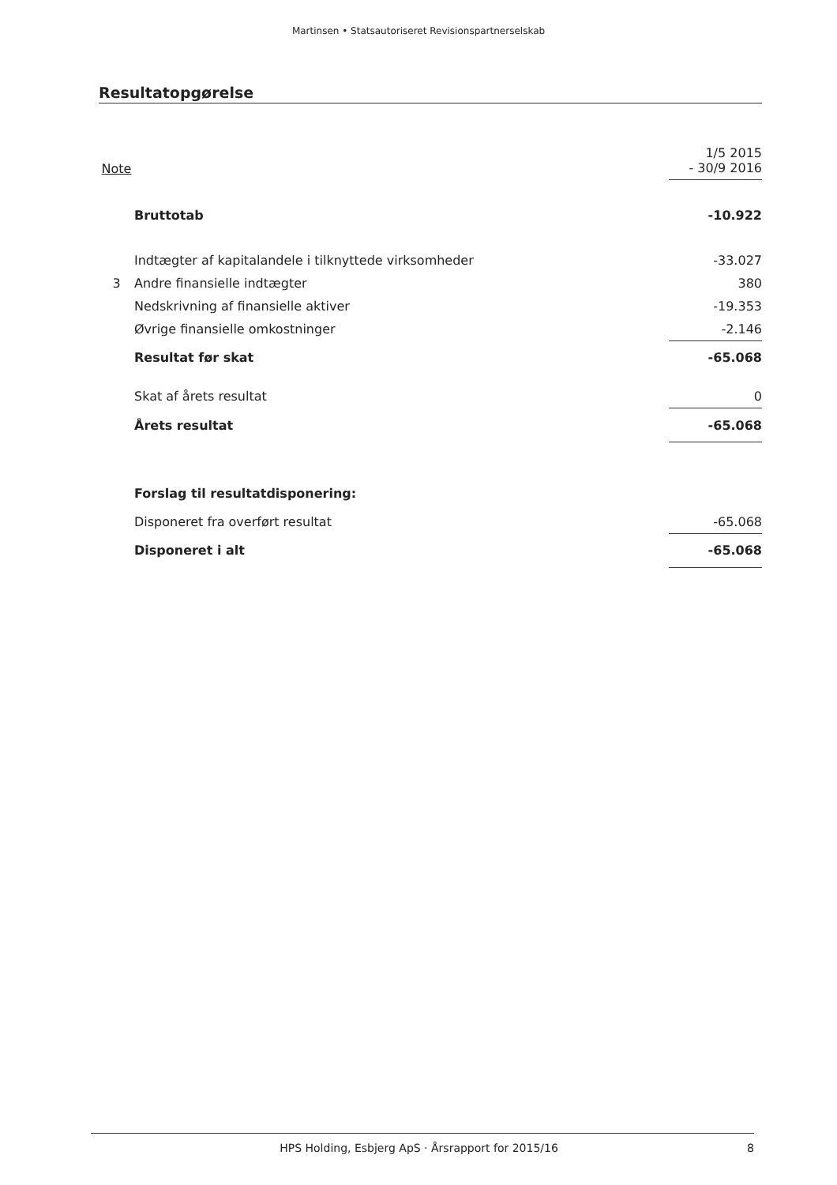Martinsen • Statsautoriseret Revisionspartnerselskab
Resultatopgørelse
| Note | | 1/5 2015 - 30/9 2016 |
| | Bruttotab | -10.922 |
| | Indtægter af kapitalandele i tilknyttede virksomheder | -33.027 |
| 3 | Andre finansielle indtægter | 380 |
| | Nedskrivning af finansielle aktiver | -19.353 |
| | Øvrige finansielle omkostninger | -2.146 |
| | Resultat før skat | -65.068 |
| | Skat af årets resultat | 0 |
| | Årets resultat | -65.068 |
| | Forslag til resultatdisponering: | |
| | Disponeret fra overført resultat | -65.068 |
| | Disponeret i alt | -65.068 |
HPS Holding, Esbjerg ApS · Årsrapport for 2015/16 8